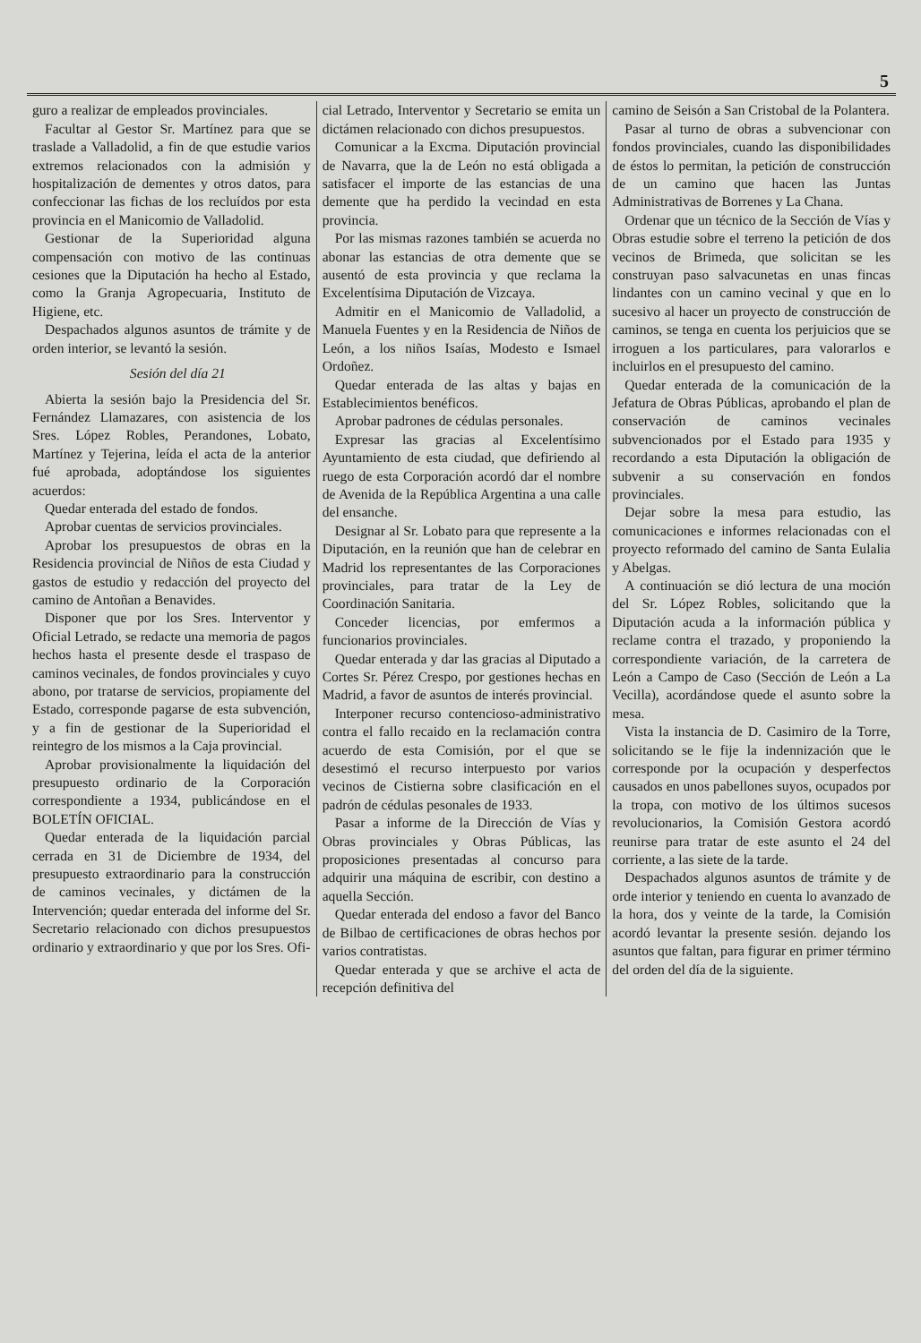5
guro a realizar de empleados provinciales.
Facultar al Gestor Sr. Martínez para que se traslade a Valladolid, a fin de que estudie varios extremos relacionados con la admisión y hospitalización de dementes y otros datos, para confeccionar las fichas de los recluídos por esta provincia en el Manicomio de Valladolid.
Gestionar de la Superioridad alguna compensación con motivo de las continuas cesiones que la Diputación ha hecho al Estado, como la Granja Agropecuaria, Instituto de Higiene, etc.
Despachados algunos asuntos de trámite y de orden interior, se levantó la sesión.
Sesión del día 21
Abierta la sesión bajo la Presidencia del Sr. Fernández Llamazares, con asistencia de los Sres. López Robles, Perandones, Lobato, Martínez y Tejerina, leída el acta de la anterior fué aprobada, adoptándose los siguientes acuerdos:
Quedar enterada del estado de fondos.
Aprobar cuentas de servicios provinciales.
Aprobar los presupuestos de obras en la Residencia provincial de Niños de esta Ciudad y gastos de estudio y redacción del proyecto del camino de Antoñan a Benavides.
Disponer que por los Sres. Interventor y Oficial Letrado, se redacte una memoria de pagos hechos hasta el presente desde el traspaso de caminos vecinales, de fondos provinciales y cuyo abono, por tratarse de servicios, propiamente del Estado, corresponde pagarse de esta subvención, y a fin de gestionar de la Superioridad el reintegro de los mismos a la Caja provincial.
Aprobar provisionalmente la liquidación del presupuesto ordinario de la Corporación correspondiente a 1934, publicándose en el BOLETÍN OFICIAL.
Quedar enterada de la liquidación parcial cerrada en 31 de Diciembre de 1934, del presupuesto extraordinario para la construcción de caminos vecinales, y dictámen de la Intervención; quedar enterada del informe del Sr. Secretario relacionado con dichos presupuestos ordinario y extraordinario y que por los Sres. Ofi-
cial Letrado, Interventor y Secretario se emita un dictámen relacionado con dichos presupuestos.
Comunicar a la Excma. Diputación provincial de Navarra, que la de León no está obligada a satisfacer el importe de las estancias de una demente que ha perdido la vecindad en esta provincia.
Por las mismas razones también se acuerda no abonar las estancias de otra demente que se ausentó de esta provincia y que reclama la Excelentísima Diputación de Vizcaya.
Admitir en el Manicomio de Valladolid, a Manuela Fuentes y en la Residencia de Niños de León, a los niños Isaías, Modesto e Ismael Ordoñez.
Quedar enterada de las altas y bajas en Establecimientos benéficos.
Aprobar padrones de cédulas personales.
Expresar las gracias al Excelentísimo Ayuntamiento de esta ciudad, que defiriendo al ruego de esta Corporación acordó dar el nombre de Avenida de la República Argentina a una calle del ensanche.
Designar al Sr. Lobato para que represente a la Diputación, en la reunión que han de celebrar en Madrid los representantes de las Corporaciones provinciales, para tratar de la Ley de Coordinación Sanitaria.
Conceder licencias, por emfermos a funcionarios provinciales.
Quedar enterada y dar las gracias al Diputado a Cortes Sr. Pérez Crespo, por gestiones hechas en Madrid, a favor de asuntos de interés provincial.
Interponer recurso contencioso-administrativo contra el fallo recaido en la reclamación contra acuerdo de esta Comisión, por el que se desestimó el recurso interpuesto por varios vecinos de Cistierna sobre clasificación en el padrón de cédulas pesonales de 1933.
Pasar a informe de la Dirección de Vías y Obras provinciales y Obras Públicas, las proposiciones presentadas al concurso para adquirir una máquina de escribir, con destino a aquella Sección.
Quedar enterada del endoso a favor del Banco de Bilbao de certificaciones de obras hechos por varios contratistas.
Quedar enterada y que se archive el acta de recepción definitiva del
camino de Seisón a San Cristobal de la Polantera.
Pasar al turno de obras a subvencionar con fondos provinciales, cuando las disponibilidades de éstos lo permitan, la petición de construcción de un camino que hacen las Juntas Administrativas de Borrenes y La Chana.
Ordenar que un técnico de la Sección de Vías y Obras estudie sobre el terreno la petición de dos vecinos de Brimeda, que solicitan se les construyan paso salvacunetas en unas fincas lindantes con un camino vecinal y que en lo sucesivo al hacer un proyecto de construcción de caminos, se tenga en cuenta los perjuicios que se irroguen a los particulares, para valorarlos e incluirlos en el presupuesto del camino.
Quedar enterada de la comunicación de la Jefatura de Obras Públicas, aprobando el plan de conservación de caminos vecinales subvencionados por el Estado para 1935 y recordando a esta Diputación la obligación de subvenir a su conservación en fondos provinciales.
Dejar sobre la mesa para estudio, las comunicaciones e informes relacionadas con el proyecto reformado del camino de Santa Eulalia y Abelgas.
A continuación se dió lectura de una moción del Sr. López Robles, solicitando que la Diputación acuda a la información pública y reclame contra el trazado, y proponiendo la correspondiente variación, de la carretera de León a Campo de Caso (Sección de León a La Vecilla), acordándose quede el asunto sobre la mesa.
Vista la instancia de D. Casimiro de la Torre, solicitando se le fije la indennización que le corresponde por la ocupación y desperfectos causados en unos pabellones suyos, ocupados por la tropa, con motivo de los últimos sucesos revolucionarios, la Comisión Gestora acordó reunirse para tratar de este asunto el 24 del corriente, a las siete de la tarde.
Despachados algunos asuntos de trámite y de orde interior y teniendo en cuenta lo avanzado de la hora, dos y veinte de la tarde, la Comisión acordó levantar la presente sesión. dejando los asuntos que faltan, para figurar en primer término del orden del día de la siguiente.